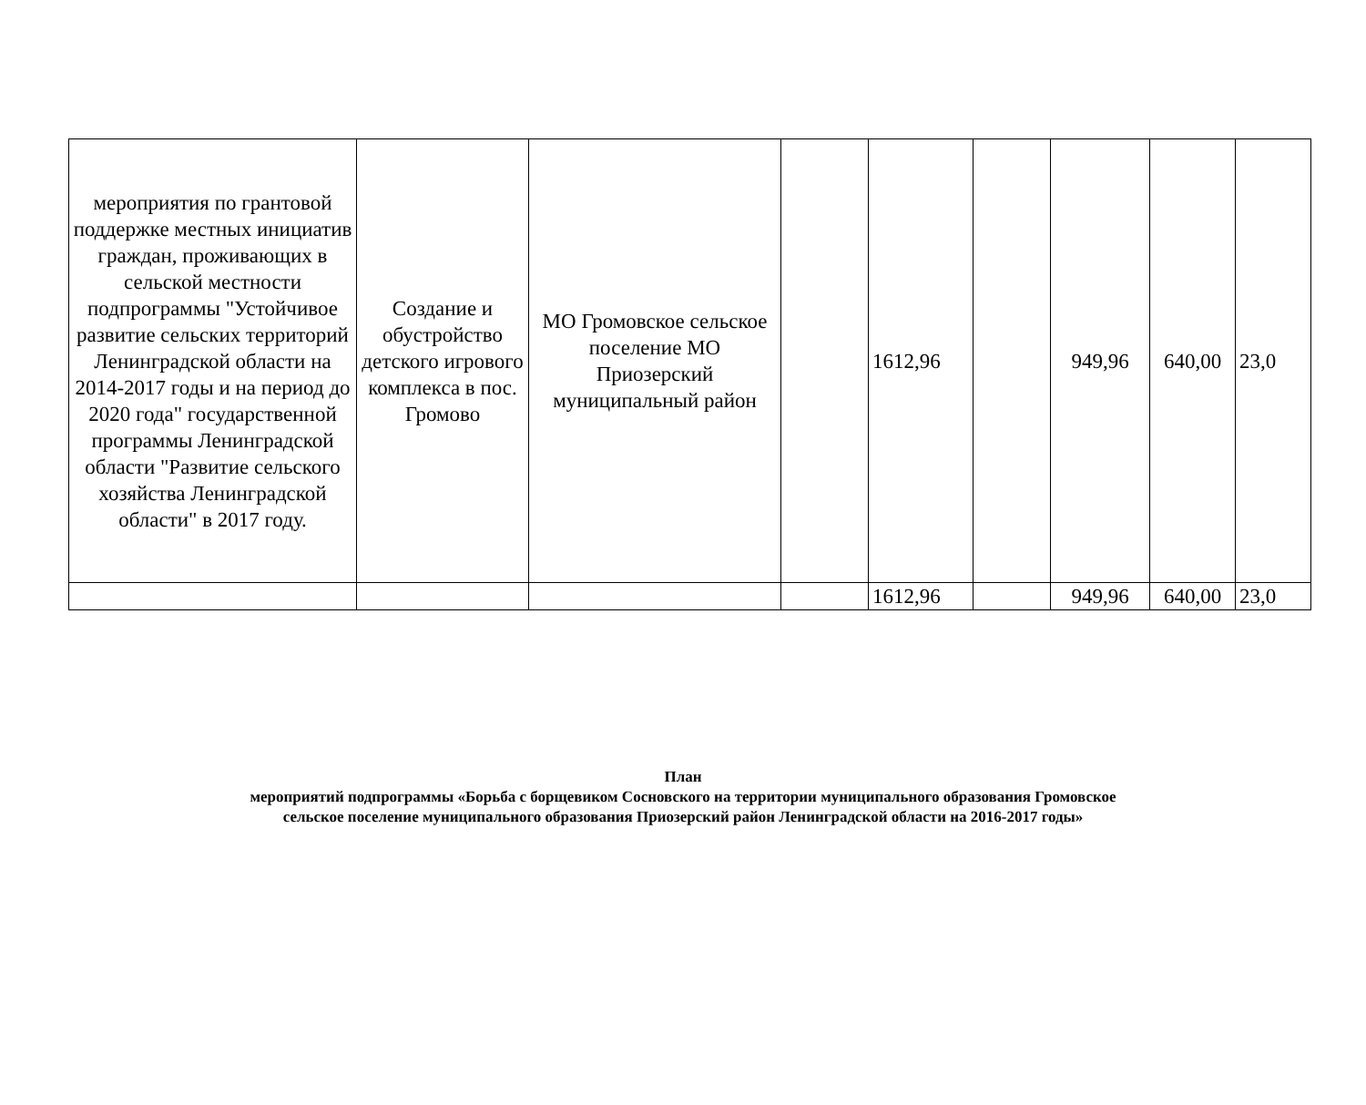| мероприятия по грантовой поддержке местных инициатив граждан, проживающих в сельской местности подпрограммы "Устойчивое развитие сельских территорий Ленинградской области на 2014-2017 годы и на период до 2020 года" государственной программы Ленинградской области "Развитие сельского хозяйства Ленинградской области" в 2017 году. | Создание и обустройство детского игрового комплекса в пос. Громово | МО Громовское сельское поселение МО Приозерский муниципальный район | | 1612,96 | | 949,96 | 640,00 | 23,0 |
| | | | | 1612,96 | | 949,96 | 640,00 | 23,0 |
План
мероприятий подпрограммы «Борьба с борщевиком Сосновского на территории муниципального образования Громовское
сельское поселение муниципального образования Приозерский район Ленинградской области на 2016-2017 годы»